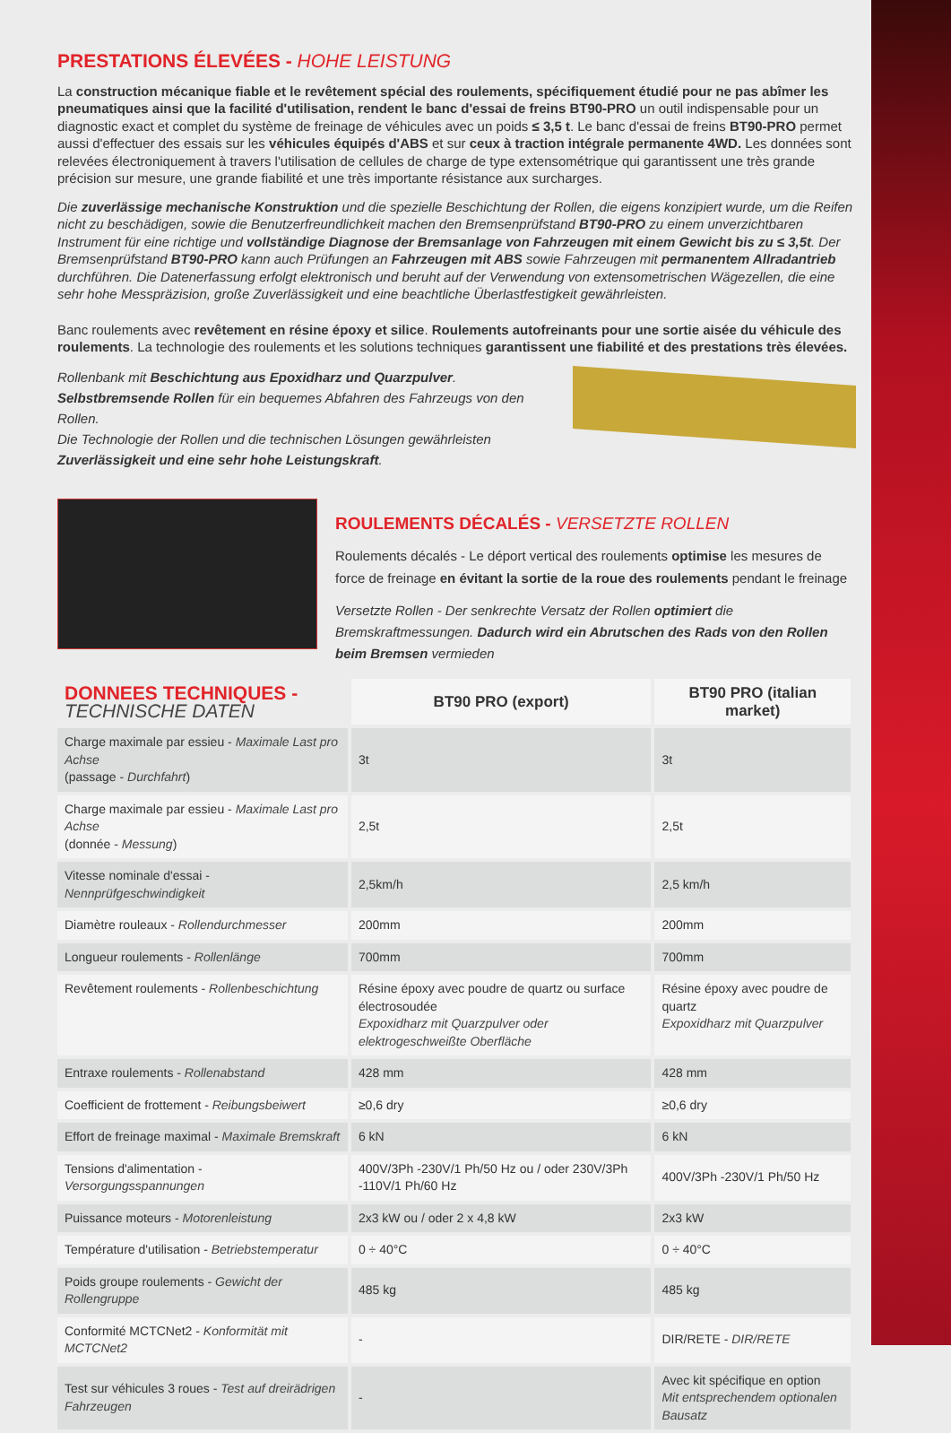PRESTATIONS ÉLEVÉES - HOHE LEISTUNG
La construction mécanique fiable et le revêtement spécial des roulements, spécifiquement étudié pour ne pas abîmer les pneumatiques ainsi que la facilité d'utilisation, rendent le banc d'essai de freins BT90-PRO un outil indispensable pour un diagnostic exact et complet du système de freinage de véhicules avec un poids ≤ 3,5 t. Le banc d'essai de freins BT90-PRO permet aussi d'effectuer des essais sur les véhicules équipés d'ABS et sur ceux à traction intégrale permanente 4WD. Les données sont relevées électroniquement à travers l'utilisation de cellules de charge de type extensométrique qui garantissent une très grande précision sur mesure, une grande fiabilité et une très importante résistance aux surcharges.
Die zuverlässige mechanische Konstruktion und die spezielle Beschichtung der Rollen, die eigens konzipiert wurde, um die Reifen nicht zu beschädigen, sowie die Benutzerfreundlichkeit machen den Bremsenprüfstand BT90-PRO zu einem unverzichtbaren Instrument für eine richtige und vollständige Diagnose der Bremsanlage von Fahrzeugen mit einem Gewicht bis zu ≤ 3,5t. Der Bremsenprüfstand BT90-PRO kann auch Prüfungen an Fahrzeugen mit ABS sowie Fahrzeugen mit permanentem Allradantrieb durchführen. Die Datenerfassung erfolgt elektronisch und beruht auf der Verwendung von extensometrischen Wägezellen, die eine sehr hohe Messpräzision, große Zuverlässigkeit und eine beachtliche Überlastfestigkeit gewährleisten.
Banc roulements avec revêtement en résine époxy et silice. Roulements autofreinants pour une sortie aisée du véhicule des roulements. La technologie des roulements et les solutions techniques garantissent une fiabilité et des prestations très élevées.
Rollenbank mit Beschichtung aus Epoxidharz und Quarzpulver. Selbstbremsende Rollen für ein bequemes Abfahren des Fahrzeugs von den Rollen.
Die Technologie der Rollen und die technischen Lösungen gewährleisten Zuverlässigkeit und eine sehr hohe Leistungskraft.
ROULEMENTS DÉCALÉS - VERSETZTE ROLLEN
Roulements décalés - Le déport vertical des roulements optimise les mesures de force de freinage en évitant la sortie de la roue des roulements pendant le freinage
Versetzte Rollen - Der senkrechte Versatz der Rollen optimiert die Bremskraftmessungen. Dadurch wird ein Abrutschen des Rads von den Rollen beim Bremsen vermieden
| DONNEES TECHNIQUES - TECHNISCHE DATEN | BT90 PRO (export) | BT90 PRO (italian market) |
| Charge maximale par essieu - Maximale Last pro Achse (passage - Durchfahrt ) | 3t | 3t |
| Charge maximale par essieu - Maximale Last pro Achse (donnée - Messung ) | 2,5t | 2,5t |
| Vitesse nominale d'essai - Nennprüfgeschwindigkeit | 2,5km/h | 2,5 km/h |
| Diamètre rouleaux - Rollendurchmesser | 200mm | 200mm |
| Longueur roulements - Rollenlänge | 700mm | 700mm |
| Revêtement roulements - Rollenbeschichtung | Résine époxy avec poudre de quartz ou surface électrosoudée Expoxidharz mit Quarzpulver oder elektrogeschweißte Oberfläche | Résine époxy avec poudre de quartz Expoxidharz mit Quarzpulver |
| Entraxe roulements - Rollenabstand | 428 mm | 428 mm |
| Coefficient de frottement - Reibungsbeiwert | ≥0,6 dry | ≥0,6 dry |
| Effort de freinage maximal - Maximale Bremskraft | 6 kN | 6 kN |
| Tensions d'alimentation - Versorgungsspannungen | 400V/3Ph -230V/1 Ph/50 Hz ou / oder 230V/3Ph -110V/1 Ph/60 Hz | 400V/3Ph -230V/1 Ph/50 Hz |
| Puissance moteurs - Motorenleistung | 2x3 kW ou / oder 2 x 4,8 kW | 2x3 kW |
| Température d'utilisation - Betriebstemperatur | 0 ÷ 40°C | 0 ÷ 40°C |
| Poids groupe roulements - Gewicht der Rollengruppe | 485 kg | 485 kg |
| Conformité MCTCNet2 - Konformität mit MCTCNet2 | - | DIR/RETE - DIR/RETE |
| Test sur véhicules 3 roues - Test auf dreirädrigen Fahrzeugen | - | Avec kit spécifique en option Mit entsprechendem optionalen Bausatz |